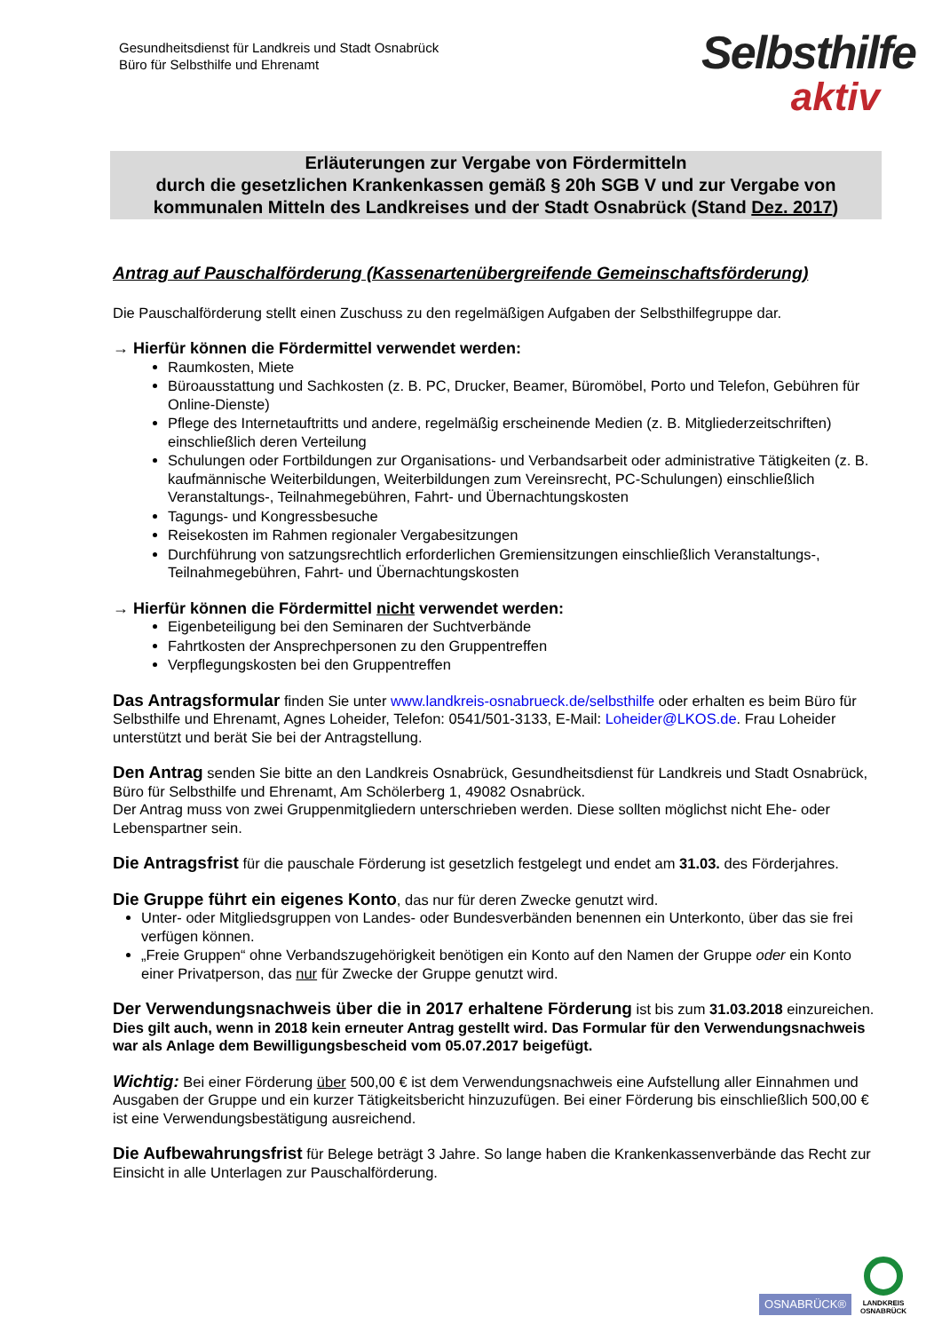Gesundheitsdienst für Landkreis und Stadt Osnabrück
Büro für Selbsthilfe und Ehrenamt
Selbsthilfe
aktiv
Erläuterungen zur Vergabe von Fördermitteln
durch die gesetzlichen Krankenkassen gemäß § 20h SGB V und zur Vergabe von
kommunalen Mitteln des Landkreises und der Stadt Osnabrück (Stand Dez. 2017)
Antrag auf Pauschalförderung (Kassenartenübergreifende Gemeinschaftsförderung)
Die Pauschalförderung stellt einen Zuschuss zu den regelmäßigen Aufgaben der Selbsthilfegruppe dar.
→ Hierfür können die Fördermittel verwendet werden:
Raumkosten, Miete
Büroausstattung und Sachkosten (z. B. PC, Drucker, Beamer, Büromöbel, Porto und Telefon, Gebühren für Online-Dienste)
Pflege des Internetauftritts und andere, regelmäßig erscheinende Medien (z. B. Mitgliederzeitschriften) einschließlich deren Verteilung
Schulungen oder Fortbildungen zur Organisations- und Verbandsarbeit oder administrative Tätigkeiten (z. B. kaufmännische Weiterbildungen, Weiterbildungen zum Vereinsrecht, PC-Schulungen) einschließlich Veranstaltungs-, Teilnahmegebühren, Fahrt- und Übernachtungskosten
Tagungs- und Kongressbesuche
Reisekosten im Rahmen regionaler Vergabesitzungen
Durchführung von satzungsrechtlich erforderlichen Gremiensitzungen einschließlich Veranstaltungs-, Teilnahmegebühren, Fahrt- und Übernachtungskosten
→ Hierfür können die Fördermittel nicht verwendet werden:
Eigenbeteiligung bei den Seminaren der Suchtverbände
Fahrtkosten der Ansprechpersonen zu den Gruppentreffen
Verpflegungskosten bei den Gruppentreffen
Das Antragsformular finden Sie unter www.landkreis-osnabrueck.de/selbsthilfe oder erhalten es beim Büro für Selbsthilfe und Ehrenamt, Agnes Loheider, Telefon: 0541/501-3133, E-Mail: Loheider@LKOS.de. Frau Loheider unterstützt und berät Sie bei der Antragstellung.
Den Antrag senden Sie bitte an den Landkreis Osnabrück, Gesundheitsdienst für Landkreis und Stadt Osnabrück, Büro für Selbsthilfe und Ehrenamt, Am Schölerberg 1, 49082 Osnabrück.
Der Antrag muss von zwei Gruppenmitgliedern unterschrieben werden. Diese sollten möglichst nicht Ehe- oder Lebenspartner sein.
Die Antragsfrist für die pauschale Förderung ist gesetzlich festgelegt und endet am 31.03. des Förderjahres.
Die Gruppe führt ein eigenes Konto, das nur für deren Zwecke genutzt wird.
Unter- oder Mitgliedsgruppen von Landes- oder Bundesverbänden benennen ein Unterkonto, über das sie frei verfügen können.
„Freie Gruppen“ ohne Verbandszugehörigkeit benötigen ein Konto auf den Namen der Gruppe oder ein Konto einer Privatperson, das nur für Zwecke der Gruppe genutzt wird.
Der Verwendungsnachweis über die in 2017 erhaltene Förderung ist bis zum 31.03.2018 einzureichen. Dies gilt auch, wenn in 2018 kein erneuter Antrag gestellt wird. Das Formular für den Verwendungsnachweis war als Anlage dem Bewilligungsbescheid vom 05.07.2017 beigefügt.
Wichtig: Bei einer Förderung über 500,00 € ist dem Verwendungsnachweis eine Aufstellung aller Einnahmen und Ausgaben der Gruppe und ein kurzer Tätigkeitsbericht hinzuzufügen. Bei einer Förderung bis einschließlich 500,00 € ist eine Verwendungsbestätigung ausreichend.
Die Aufbewahrungsfrist für Belege beträgt 3 Jahre. So lange haben die Krankenkassenverbände das Recht zur Einsicht in alle Unterlagen zur Pauschalförderung.
OSNABRÜCK®
LANDKREIS
OSNABRÜCK